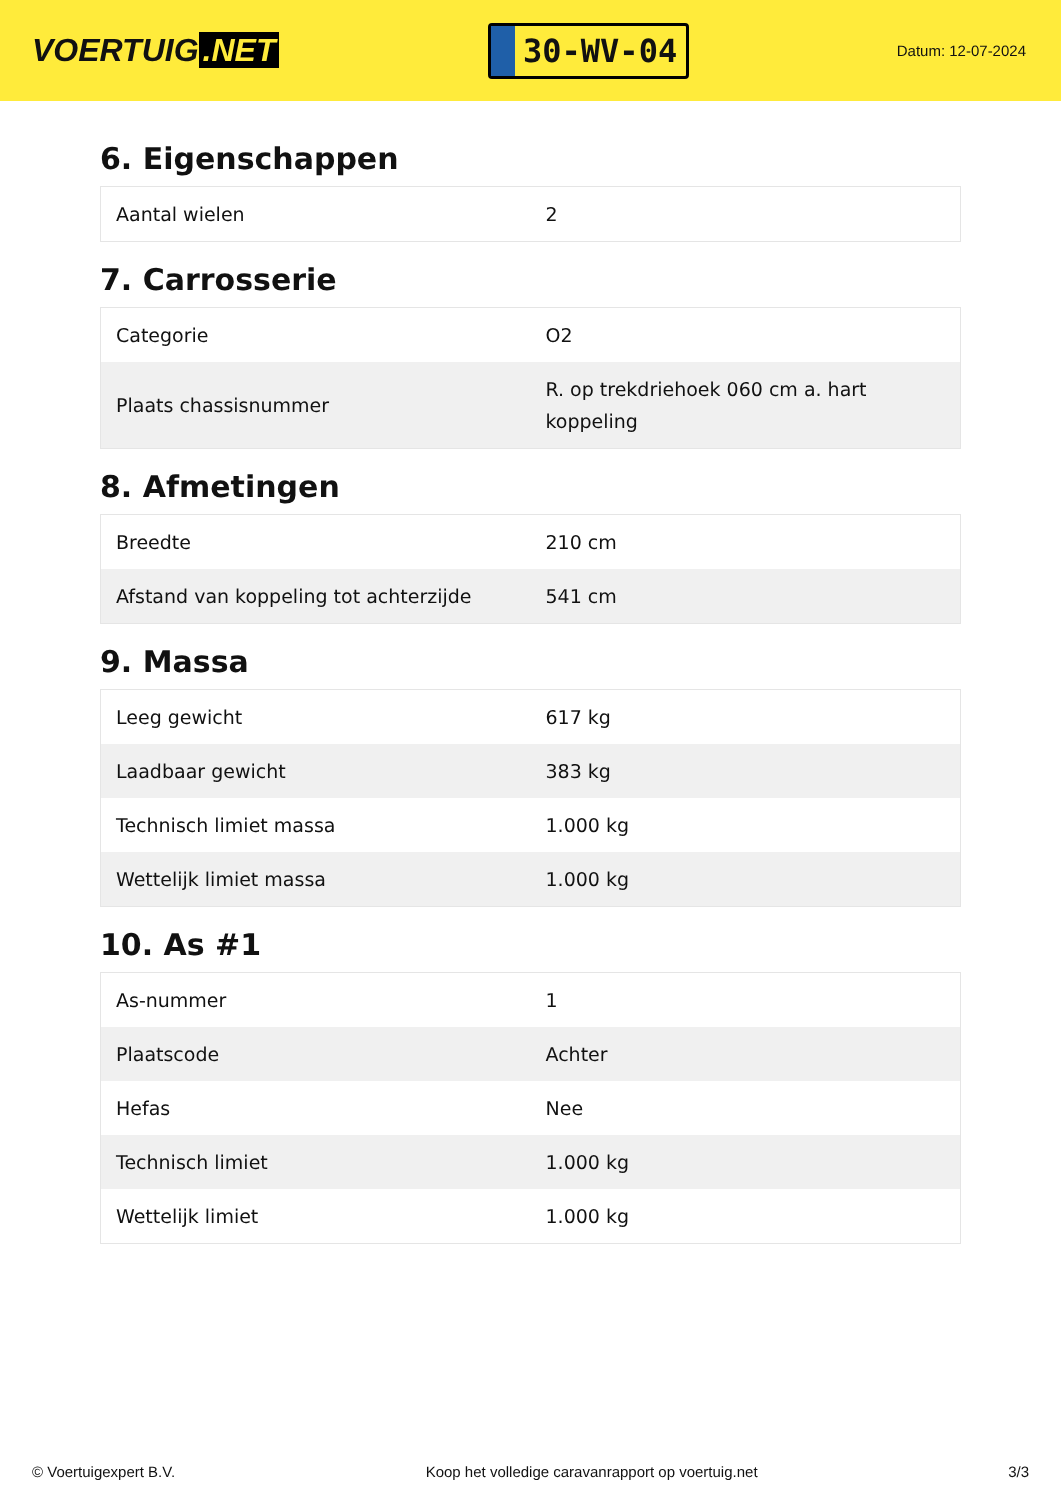VOERTUIG.NET
30-WV-04
Datum: 12-07-2024
6. Eigenschappen
| Aantal wielen | 2 |
7. Carrosserie
| Categorie | O2 |
| Plaats chassisnummer | R. op trekdriehoek 060 cm a. hart koppeling |
8. Afmetingen
| Breedte | 210 cm |
| Afstand van koppeling tot achterzijde | 541 cm |
9. Massa
| Leeg gewicht | 617 kg |
| Laadbaar gewicht | 383 kg |
| Technisch limiet massa | 1.000 kg |
| Wettelijk limiet massa | 1.000 kg |
10. As #1
| As-nummer | 1 |
| Plaatscode | Achter |
| Hefas | Nee |
| Technisch limiet | 1.000 kg |
| Wettelijk limiet | 1.000 kg |
© Voertuigexpert B.V. Koop het volledige caravanrapport op voertuig.net 3/3